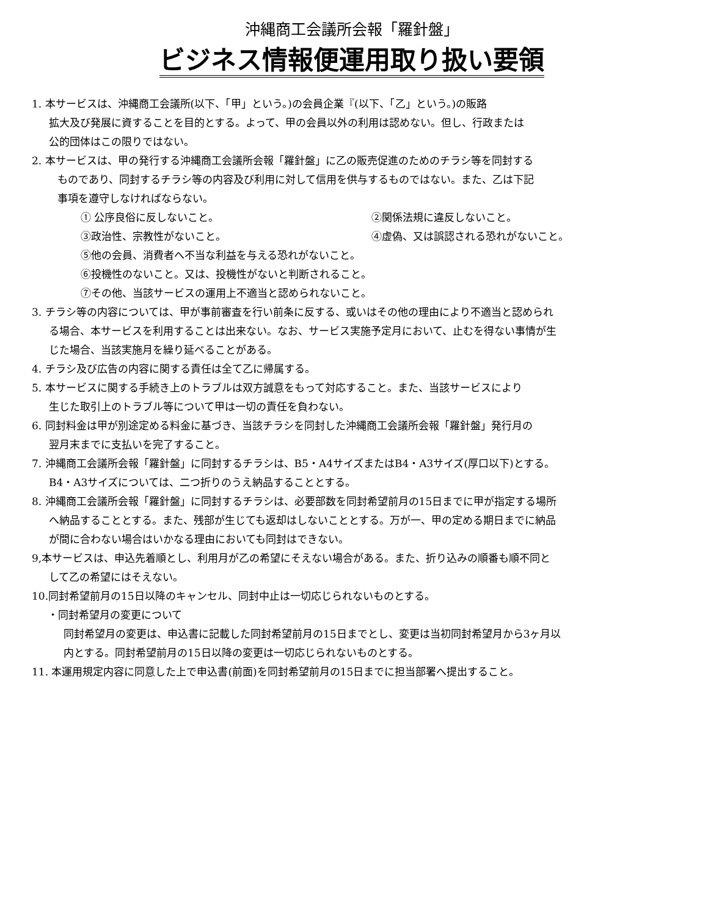沖縄商工会議所会報「羅針盤」
ビジネス情報便運用取り扱い要領
1. 本サービスは、沖縄商工会議所(以下、「甲」という。)の会員企業『(以下、「乙」という。)の販路
拡大及び発展に資することを目的とする。よって、甲の会員以外の利用は認めない。但し、行政または
公的団体はこの限りではない。
2. 本サービスは、甲の発行する沖縄商工会議所会報「羅針盤」に乙の販売促進のためのチラシ等を同封する
ものであり、同封するチラシ等の内容及び利用に対して信用を供与するものではない。また、乙は下記
事項を遵守しなければならない。
① 公序良俗に反しないこと。 ②関係法規に違反しないこと。
③政治性、宗教性がないこと。 ④虚偽、又は誤認される恐れがないこと。
⑤他の会員、消費者へ不当な利益を与える恐れがないこと。
⑥投機性のないこと。又は、投機性がないと判断されること。
⑦その他、当該サービスの運用上不適当と認められないこと。
3. チラシ等の内容については、甲が事前審査を行い前条に反する、或いはその他の理由により不適当と認められ
る場合、本サービスを利用することは出来ない。なお、サービス実施予定月において、止むを得ない事情が生
じた場合、当該実施月を繰り延べることがある。
4. チラシ及び広告の内容に関する責任は全て乙に帰属する。
5. 本サービスに関する手続き上のトラブルは双方誠意をもって対応すること。また、当該サービスにより
生じた取引上のトラブル等について甲は一切の責任を負わない。
6. 同封料金は甲が別途定める料金に基づき、当該チラシを同封した沖縄商工会議所会報「羅針盤」発行月の
翌月末までに支払いを完了すること。
7. 沖縄商工会議所会報「羅針盤」に同封するチラシは、B5・A4サイズまたはB4・A3サイズ(厚口以下)とする。
B4・A3サイズについては、二つ折りのうえ納品することとする。
8. 沖縄商工会議所会報「羅針盤」に同封するチラシは、必要部数を同封希望前月の15日までに甲が指定する場所
へ納品することとする。また、残部が生じても返却はしないこととする。万が一、甲の定める期日までに納品
が間に合わない場合はいかなる理由においても同封はできない。
9,本サービスは、申込先着順とし、利用月が乙の希望にそえない場合がある。また、折り込みの順番も順不同と
して乙の希望にはそえない。
10.同封希望前月の15日以降のキャンセル、同封中止は一切応じられないものとする。
・同封希望月の変更について
同封希望月の変更は、申込書に記載した同封希望前月の15日までとし、変更は当初同封希望月から3ヶ月以
内とする。同封希望前月の15日以降の変更は一切応じられないものとする。
11. 本運用規定内容に同意した上で申込書(前面)を同封希望前月の15日までに担当部署へ提出すること。